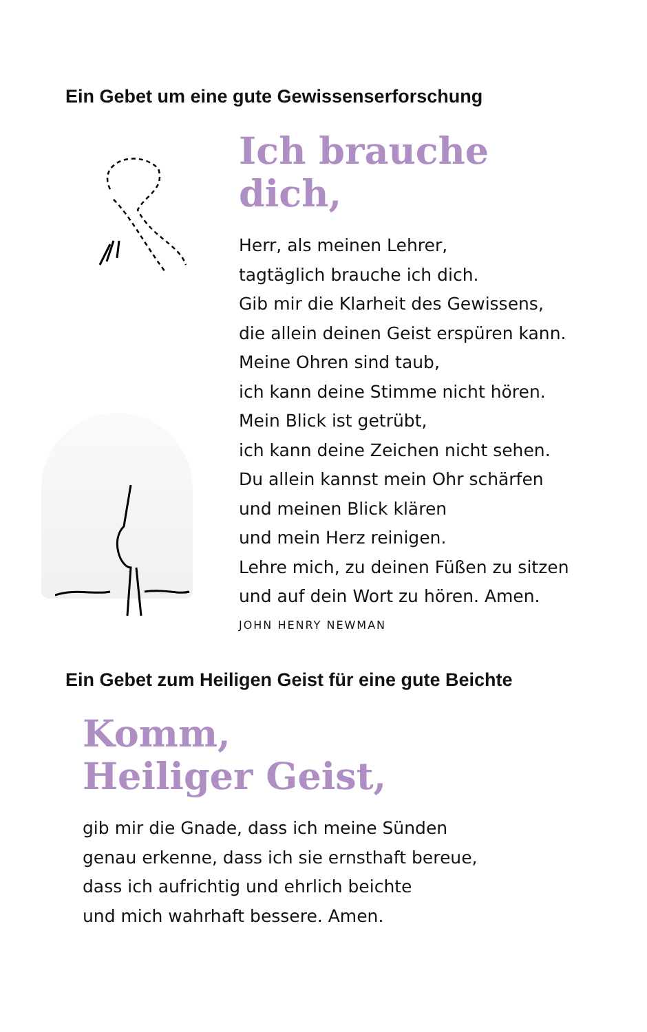Ein Gebet um eine gute Gewissenserforschung
Ich brauche
dich,
Herr, als meinen Lehrer,
tagtäglich brauche ich dich.
Gib mir die Klarheit des Gewissens,
die allein deinen Geist erspüren kann.
Meine Ohren sind taub,
ich kann deine Stimme nicht hören.
Mein Blick ist getrübt,
ich kann deine Zeichen nicht sehen.
Du allein kannst mein Ohr schärfen
und meinen Blick klären
und mein Herz reinigen.
Lehre mich, zu deinen Füßen zu sitzen
und auf dein Wort zu hören. Amen.
JOHN HENRY NEWMAN
Ein Gebet zum Heiligen Geist für eine gute Beichte
Komm,
Heiliger Geist,
gib mir die Gnade, dass ich meine Sünden
genau erkenne, dass ich sie ernsthaft bereue,
dass ich aufrichtig und ehrlich beichte
und mich wahrhaft bessere. Amen.